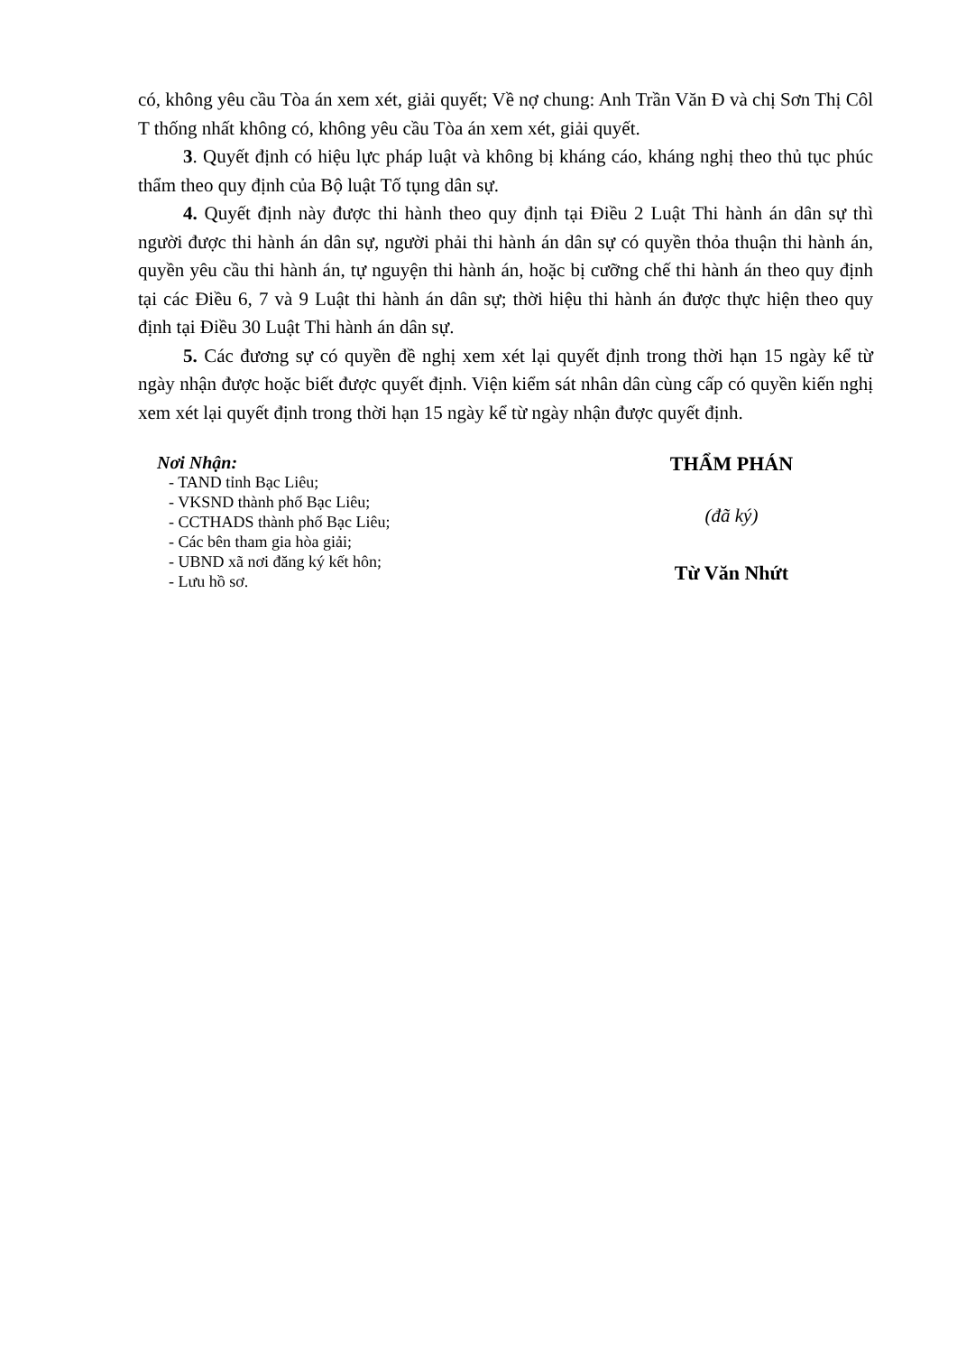có, không yêu cầu Tòa án xem xét, giải quyết; Về nợ chung: Anh Trần Văn Đ và chị Sơn Thị Côl T thống nhất không có, không yêu cầu Tòa án xem xét, giải quyết.
3. Quyết định có hiệu lực pháp luật và không bị kháng cáo, kháng nghị theo thủ tục phúc thẩm theo quy định của Bộ luật Tố tụng dân sự.
4. Quyết định này được thi hành theo quy định tại Điều 2 Luật Thi hành án dân sự thì người được thi hành án dân sự, người phải thi hành án dân sự có quyền thỏa thuận thi hành án, quyền yêu cầu thi hành án, tự nguyện thi hành án, hoặc bị cưỡng chế thi hành án theo quy định tại các Điều 6, 7 và 9 Luật thi hành án dân sự; thời hiệu thi hành án được thực hiện theo quy định tại Điều 30 Luật Thi hành án dân sự.
5. Các đương sự có quyền đề nghị xem xét lại quyết định trong thời hạn 15 ngày kể từ ngày nhận được hoặc biết được quyết định. Viện kiểm sát nhân dân cùng cấp có quyền kiến nghị xem xét lại quyết định trong thời hạn 15 ngày kể từ ngày nhận được quyết định.
Nơi Nhận:
- TAND tỉnh Bạc Liêu;
- VKSND thành phố Bạc Liêu;
- CCTHADS thành phố Bạc Liêu;
- Các bên tham gia hòa giải;
- UBND xã nơi đăng ký kết hôn;
- Lưu hồ sơ.
THẨM PHÁN
(đã ký)
Từ Văn Nhứt